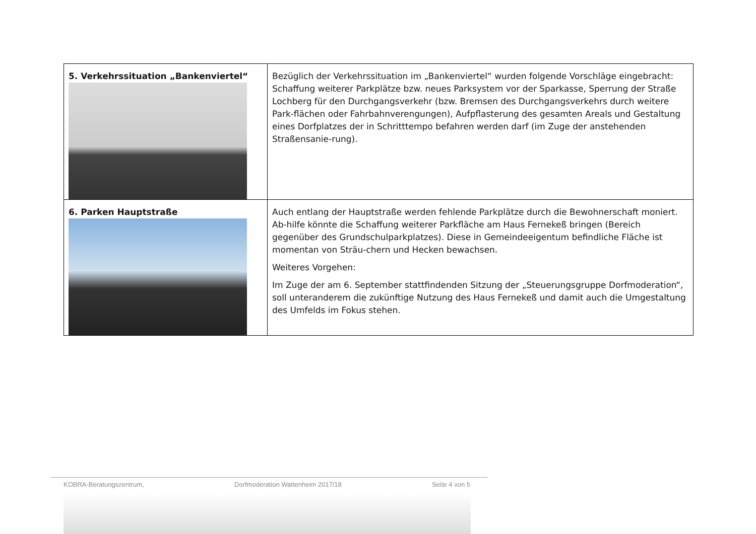| 5. Verkehrssituation „Bankenviertel“ | Bezüglich der Verkehrssituation im „Bankenviertel“ wurden folgende Vorschläge eingebracht: Schaffung weiterer Parkplätze bzw. neues Parksystem vor der Sparkasse, Sperrung der Straße Lochberg für den Durchgangsverkehr (bzw. Bremsen des Durchgangsverkehrs durch weitere Park-flächen oder Fahrbahnverengungen), Aufpflasterung des gesamten Areals und Gestaltung eines Dorfplatzes der in Schritttempo befahren werden darf (im Zuge der anstehenden Straßensanie-rung). |
| 6. Parken Hauptstraße | Auch entlang der Hauptstraße werden fehlende Parkplätze durch die Bewohnerschaft moniert. Ab-hilfe könnte die Schaffung weiterer Parkfläche am Haus Fernekeß bringen (Bereich gegenüber des Grundschulparkplatzes). Diese in Gemeindeeigentum befindliche Fläche ist momentan von Sträu-chern und Hecken bewachsen. Weiteres Vorgehen: Im Zuge der am 6. September stattfindenden Sitzung der „Steuerungsgruppe Dorfmoderation“, soll unteranderem die zukünftige Nutzung des Haus Fernekeß und damit auch die Umgestaltung des Umfelds im Fokus stehen. |
KOBRA-Beratungszentrum, Dorfmoderation Wattenheim 2017/18 Seite 4 von 5